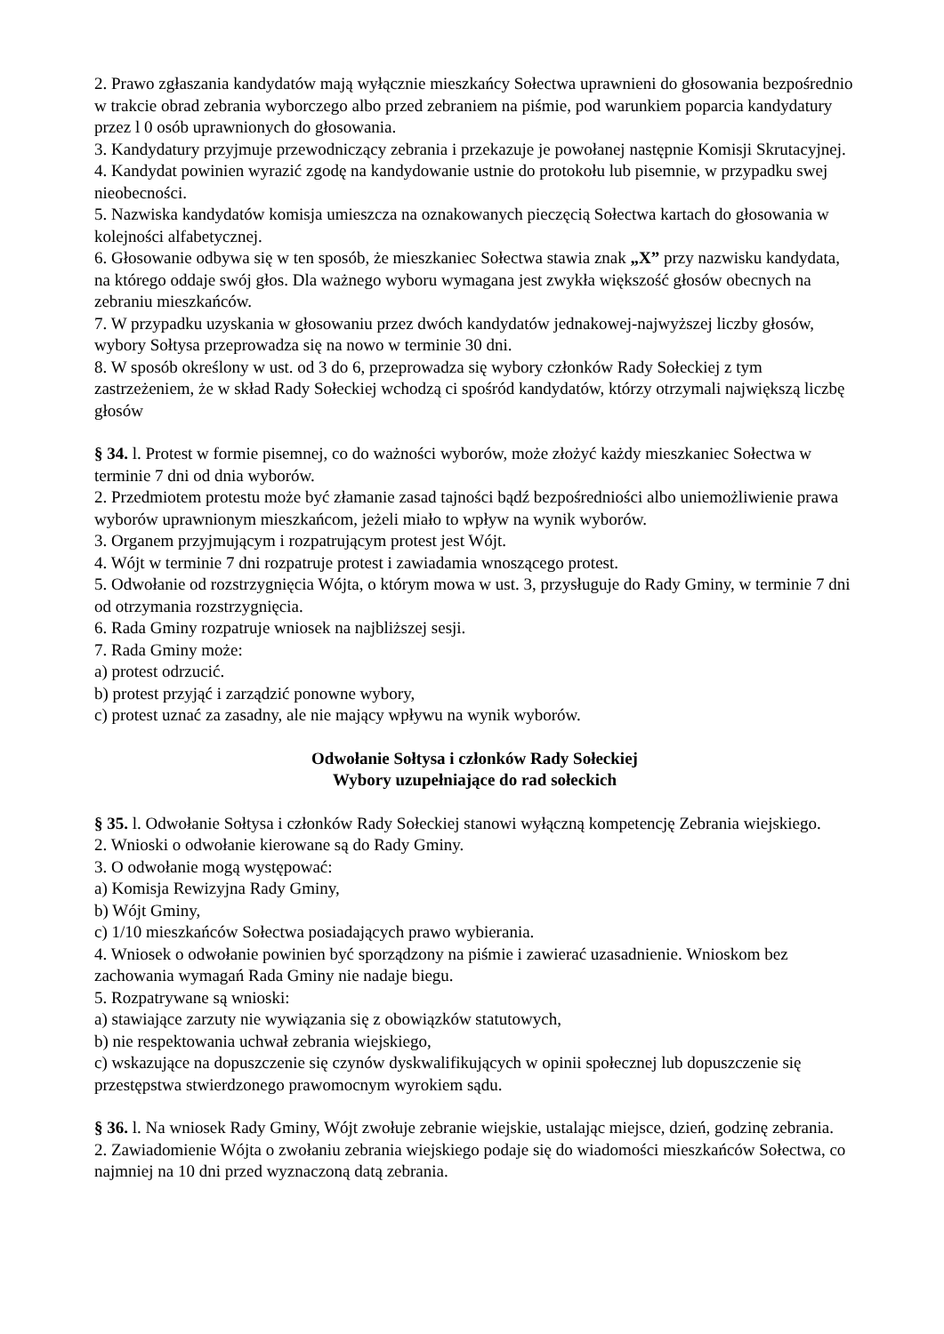2. Prawo zgłaszania kandydatów mają wyłącznie mieszkańcy Sołectwa uprawnieni do głosowania bezpośrednio w trakcie obrad zebrania wyborczego albo przed zebraniem na piśmie, pod warunkiem poparcia kandydatury przez l 0 osób uprawnionych do głosowania.
3. Kandydatury przyjmuje przewodniczący zebrania i przekazuje je powołanej następnie Komisji Skrutacyjnej.
4. Kandydat powinien wyrazić zgodę na kandydowanie ustnie do protokołu lub pisemnie, w przypadku swej nieobecności.
5. Nazwiska kandydatów komisja umieszcza na oznakowanych pieczęcią Sołectwa kartach do głosowania w kolejności alfabetycznej.
6. Głosowanie odbywa się w ten sposób, że mieszkaniec Sołectwa stawia znak „X” przy nazwisku kandydata, na którego oddaje swój głos. Dla ważnego wyboru wymagana jest zwykła większość głosów obecnych na zebraniu mieszkańców.
7. W przypadku uzyskania w głosowaniu przez dwóch kandydatów jednakowej-najwyższej liczby głosów, wybory Sołtysa przeprowadza się na nowo w terminie 30 dni.
8. W sposób określony w ust. od 3 do 6, przeprowadza się wybory członków Rady Sołeckiej z tym zastrzeżeniem, że w skład Rady Sołeckiej wchodzą ci spośród kandydatów, którzy otrzymali największą liczbę głosów
§ 34. l. Protest w formie pisemnej, co do ważności wyborów, może złożyć każdy mieszkaniec Sołectwa w terminie 7 dni od dnia wyborów.
2. Przedmiotem protestu może być złamanie zasad tajności bądź bezpośredniości albo uniemożliwienie prawa wyborów uprawnionym mieszkańcom, jeżeli miało to wpływ na wynik wyborów.
3. Organem przyjmującym i rozpatrującym protest jest Wójt.
4. Wójt w terminie 7 dni rozpatruje protest i zawiadamia wnoszącego protest.
5. Odwołanie od rozstrzygnięcia Wójta, o którym mowa w ust. 3, przysługuje do Rady Gminy, w terminie 7 dni od otrzymania rozstrzygnięcia.
6. Rada Gminy rozpatruje wniosek na najbliższej sesji.
7. Rada Gminy może:
a) protest odrzucić.
b) protest przyjąć i zarządzić ponowne wybory,
c) protest uznać za zasadny, ale nie mający wpływu na wynik wyborów.
Odwołanie Sołtysa i członków Rady Sołeckiej
Wybory uzupełniające do rad sołeckich
§ 35. l. Odwołanie Sołtysa i członków Rady Sołeckiej stanowi wyłączną kompetencję Zebrania wiejskiego.
2. Wnioski o odwołanie kierowane są do Rady Gminy.
3. O odwołanie mogą występować:
a) Komisja Rewizyjna Rady Gminy,
b) Wójt Gminy,
c) 1/10 mieszkańców Sołectwa posiadających prawo wybierania.
4. Wniosek o odwołanie powinien być sporządzony na piśmie i zawierać uzasadnienie. Wnioskom bez zachowania wymagań Rada Gminy nie nadaje biegu.
5. Rozpatrywane są wnioski:
a) stawiające zarzuty nie wywiązania się z obowiązków statutowych,
b) nie respektowania uchwał zebrania wiejskiego,
c) wskazujące na dopuszczenie się czynów dyskwalifikujących w opinii społecznej lub dopuszczenie się przestępstwa stwierdzonego prawomocnym wyrokiem sądu.
§ 36. l. Na wniosek Rady Gminy, Wójt zwołuje zebranie wiejskie, ustalając miejsce, dzień, godzinę zebrania.
2. Zawiadomienie Wójta o zwołaniu zebrania wiejskiego podaje się do wiadomości mieszkańców Sołectwa, co najmniej na 10 dni przed wyznaczoną datą zebrania.